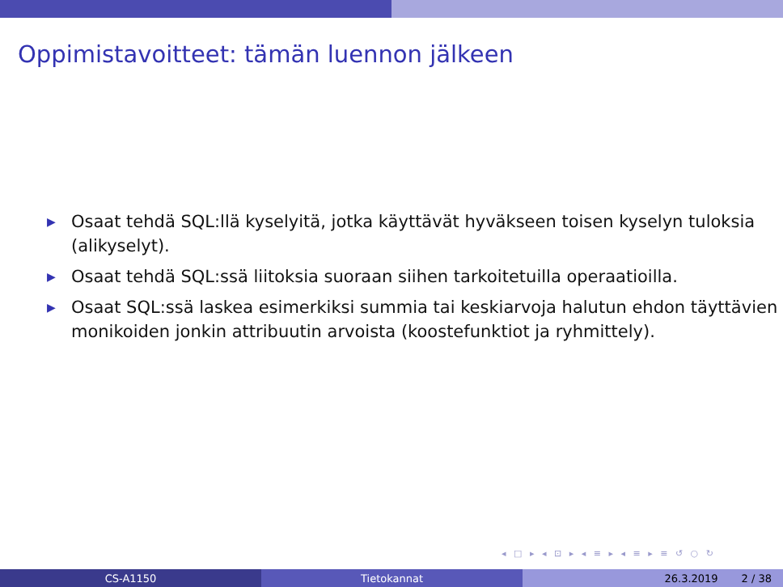Oppimistavoitteet: tämän luennon jälkeen
▶ Osaat tehdä SQL:llä kyselyitä, jotka käyttävät hyväkseen toisen kyselyn tuloksia (alikyselyt).
▶ Osaat tehdä SQL:ssä liitoksia suoraan siihen tarkoitetuilla operaatioilla.
▶ Osaat SQL:ssä laskea esimerkiksi summia tai keskiarvoja halutun ehdon täyttävien monikoiden jonkin attribuutin arvoista (koostefunktiot ja ryhmittely).
◂ □ ▸ ◂ ⊡ ▸ ◂ ≡ ▸ ◂ ≡ ▸ ≡ ↺ ○ ↻
CS-A1150 Tietokannat 26.3.2019 2 / 38